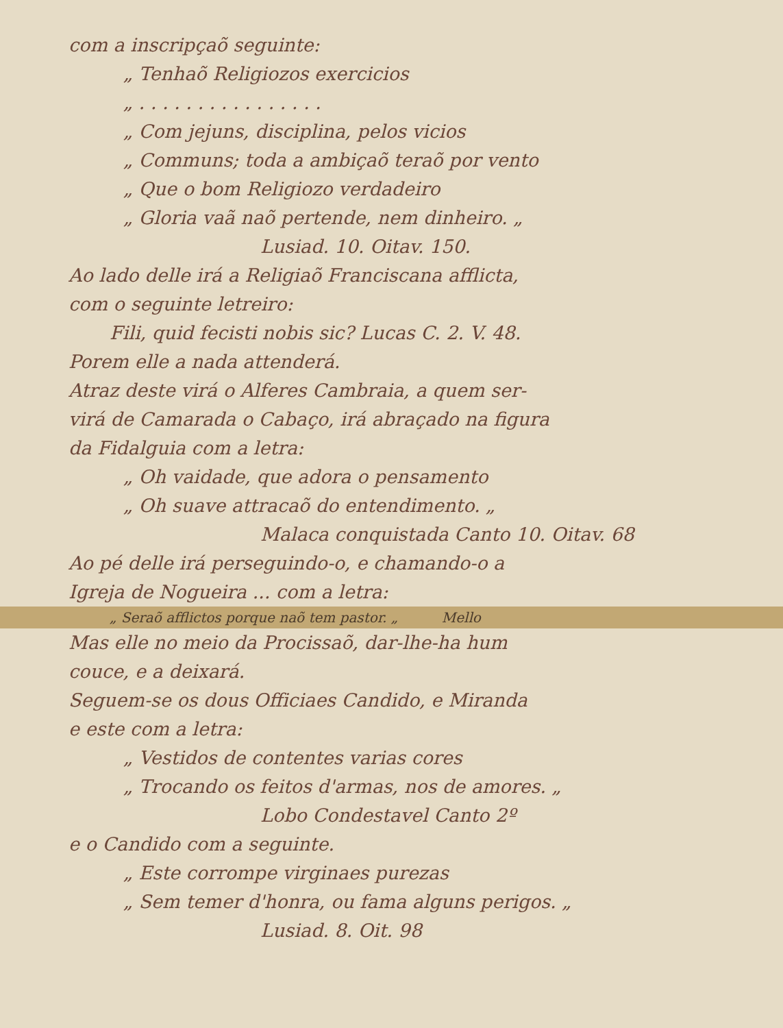com a inscripçaõ seguinte:
„ Tenhaõ Religiozos exercicios
„ . . . . . . . . . . . . . . . .
„ Com jejuns, disciplina, pelos vicios
„ Communs; toda a ambiçaõ teraõ por vento
„ Que o bom Religiozo verdadeiro
„ Gloria vaã naõ pertende, nem dinheiro. „
Lusiad. 10. Oitav. 150.
Ao lado delle irá a Religiaõ Franciscana afflicta,
com o seguinte letreiro:
Fili, quid fecisti nobis sic? Lucas C. 2. V. 48.
Porem elle a nada attenderá.
Atraz deste virá o Alferes Cambraia, a quem ser-
virá de Camarada o Cabaço, irá abraçado na figura
da Fidalguia com a letra:
„ Oh vaidade, que adora o pensamento
„ Oh suave attracaõ do entendimento. „
Malaca conquistada Canto 10. Oitav. 68
Ao pé delle irá perseguindo-o, e chamando-o a
Igreja de Nogueira ... com a letra:
„ Seraõ afflictos porque naõ tem pastor. „ Mello
Mas elle no meio da Procissaõ, dar-lhe-ha hum
couce, e a deixará.
Seguem-se os dous Officiaes Candido, e Miranda
e este com a letra:
„ Vestidos de contentes varias cores
„ Trocando os feitos d'armas, nos de amores. „
Lobo Condestavel Canto 2º
e o Candido com a seguinte.
„ Este corrompe virginaes purezas
„ Sem temer d'honra, ou fama alguns perigos. „
Lusiad. 8. Oit. 98